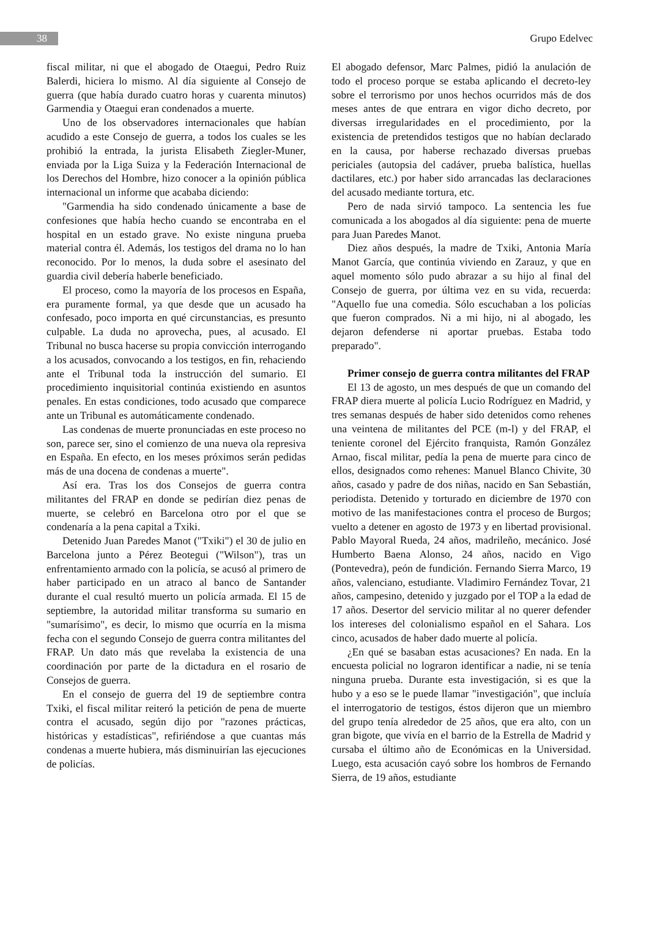38
Grupo Edelvec
fiscal militar, ni que el abogado de Otaegui, Pedro Ruiz Balerdi, hiciera lo mismo. Al día siguiente al Consejo de guerra (que había durado cuatro horas y cuarenta minutos) Garmendia y Otaegui eran condenados a muerte.
Uno de los observadores internacionales que habían acudido a este Consejo de guerra, a todos los cuales se les prohibió la entrada, la jurista Elisabeth Ziegler-Muner, enviada por la Liga Suiza y la Federación Internacional de los Derechos del Hombre, hizo conocer a la opinión pública internacional un informe que acababa diciendo:
"Garmendia ha sido condenado únicamente a base de confesiones que había hecho cuando se encontraba en el hospital en un estado grave. No existe ninguna prueba material contra él. Además, los testigos del drama no lo han reconocido. Por lo menos, la duda sobre el asesinato del guardia civil debería haberle beneficiado.
El proceso, como la mayoría de los procesos en España, era puramente formal, ya que desde que un acusado ha confesado, poco importa en qué circunstancias, es presunto culpable. La duda no aprovecha, pues, al acusado. El Tribunal no busca hacerse su propia convicción interrogando a los acusados, convocando a los testigos, en fin, rehaciendo ante el Tribunal toda la instrucción del sumario. El procedimiento inquisitorial continúa existiendo en asuntos penales. En estas condiciones, todo acusado que comparece ante un Tribunal es automáticamente condenado.
Las condenas de muerte pronunciadas en este proceso no son, parece ser, sino el comienzo de una nueva ola represiva en España. En efecto, en los meses próximos serán pedidas más de una docena de condenas a muerte".
Así era. Tras los dos Consejos de guerra contra militantes del FRAP en donde se pedirían diez penas de muerte, se celebró en Barcelona otro por el que se condenaría a la pena capital a Txiki.
Detenido Juan Paredes Manot ("Txiki") el 30 de julio en Barcelona junto a Pérez Beotegui ("Wilson"), tras un enfrentamiento armado con la policía, se acusó al primero de haber participado en un atraco al banco de Santander durante el cual resultó muerto un policía armada. El 15 de septiembre, la autoridad militar transforma su sumario en "sumarísimo", es decir, lo mismo que ocurría en la misma fecha con el segundo Consejo de guerra contra militantes del FRAP. Un dato más que revelaba la existencia de una coordinación por parte de la dictadura en el rosario de Consejos de guerra.
En el consejo de guerra del 19 de septiembre contra Txiki, el fiscal militar reiteró la petición de pena de muerte contra el acusado, según dijo por "razones prácticas, históricas y estadísticas", refiriéndose a que cuantas más condenas a muerte hubiera, más disminuirían las ejecuciones de policías.
El abogado defensor, Marc Palmes, pidió la anulación de todo el proceso porque se estaba aplicando el decreto-ley sobre el terrorismo por unos hechos ocurridos más de dos meses antes de que entrara en vigor dicho decreto, por diversas irregularidades en el procedimiento, por la existencia de pretendidos testigos que no habían declarado en la causa, por haberse rechazado diversas pruebas periciales (autopsia del cadáver, prueba balística, huellas dactilares, etc.) por haber sido arrancadas las declaraciones del acusado mediante tortura, etc.
Pero de nada sirvió tampoco. La sentencia les fue comunicada a los abogados al día siguiente: pena de muerte para Juan Paredes Manot.
Diez años después, la madre de Txiki, Antonia María Manot García, que continúa viviendo en Zarauz, y que en aquel momento sólo pudo abrazar a su hijo al final del Consejo de guerra, por última vez en su vida, recuerda: "Aquello fue una comedia. Sólo escuchaban a los policías que fueron comprados. Ni a mi hijo, ni al abogado, les dejaron defenderse ni aportar pruebas. Estaba todo preparado".
Primer consejo de guerra contra militantes del FRAP
El 13 de agosto, un mes después de que un comando del FRAP diera muerte al policía Lucio Rodríguez en Madrid, y tres semanas después de haber sido detenidos como rehenes una veintena de militantes del PCE (m-l) y del FRAP, el teniente coronel del Ejército franquista, Ramón González Arnao, fiscal militar, pedía la pena de muerte para cinco de ellos, designados como rehenes: Manuel Blanco Chivite, 30 años, casado y padre de dos niñas, nacido en San Sebastián, periodista. Detenido y torturado en diciembre de 1970 con motivo de las manifestaciones contra el proceso de Burgos; vuelto a detener en agosto de 1973 y en libertad provisional. Pablo Mayoral Rueda, 24 años, madrileño, mecánico. José Humberto Baena Alonso, 24 años, nacido en Vigo (Pontevedra), peón de fundición. Fernando Sierra Marco, 19 años, valenciano, estudiante. Vladimiro Fernández Tovar, 21 años, campesino, detenido y juzgado por el TOP a la edad de 17 años. Desertor del servicio militar al no querer defender los intereses del colonialismo español en el Sahara. Los cinco, acusados de haber dado muerte al policía.
¿En qué se basaban estas acusaciones? En nada. En la encuesta policial no lograron identificar a nadie, ni se tenía ninguna prueba. Durante esta investigación, si es que la hubo y a eso se le puede llamar "investigación", que incluía el interrogatorio de testigos, éstos dijeron que un miembro del grupo tenía alrededor de 25 años, que era alto, con un gran bigote, que vivía en el barrio de la Estrella de Madrid y cursaba el último año de Económicas en la Universidad. Luego, esta acusación cayó sobre los hombros de Fernando Sierra, de 19 años, estudiante